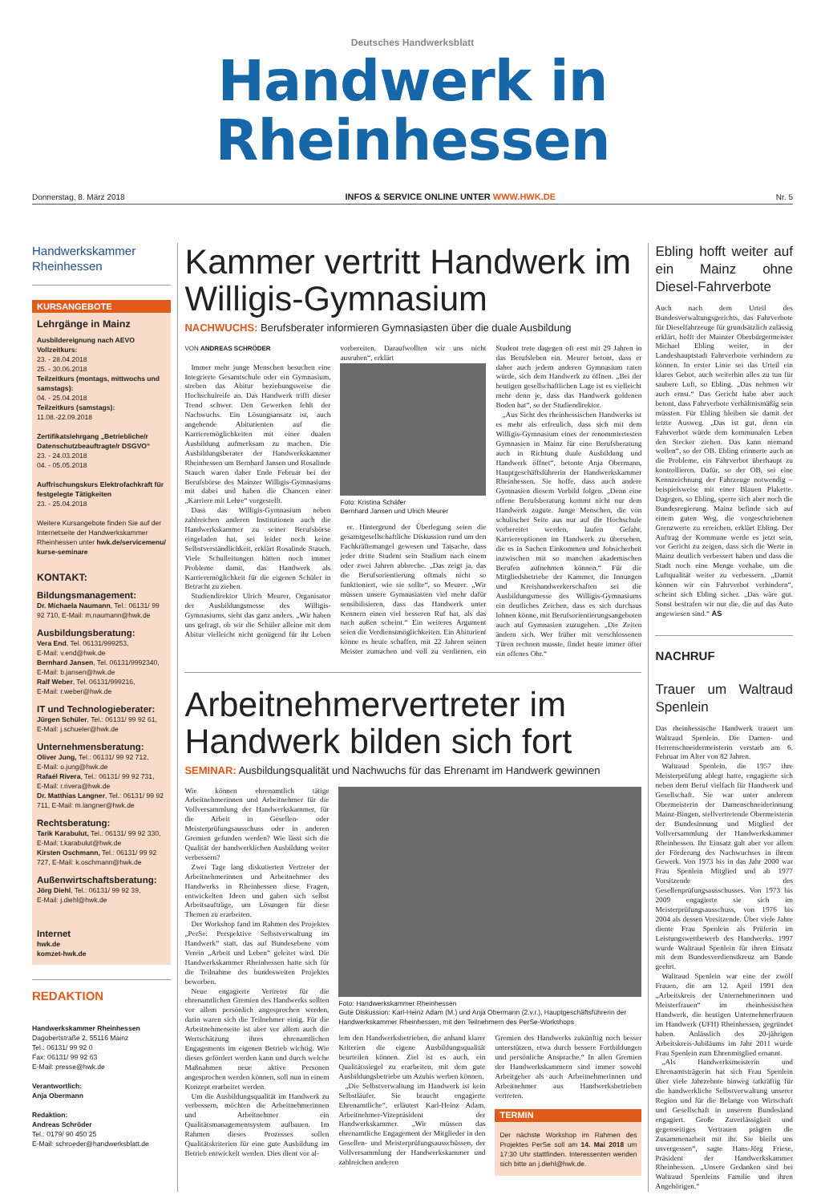Deutsches Handwerksblatt
Handwerk in
Rheinhessen
Donnerstag, 8. März 2018 INFOS & SERVICE ONLINE UNTER WWW.HWK.DE Nr. 5
Handwerkskammer
Rheinhessen
KURSANGEBOTE
Lehrgänge in Mainz
Ausbildereignung nach AEVO
Vollzeitkurs:
23. - 28.04.2018
25. - 30.06.2018
Teilzeitkurs (montags, mittwochs und samstags):
04. - 25.04.2018
Teilzeitkurs (samstags):
11.08.-22.09.2018
Zertifikatslehrgang „Betriebliche/r Datenschutzbeauftragte/r DSGVO“
23. - 24.03.2018
04. - 05.05.2018
Auffrischungskurs Elektrofachkraft für festgelegte Tätigkeiten
23. - 25.04.2018
Weitere Kursangebote finden Sie auf der Internetseite der Handwerkskammer Rheinhessen unter hwk.de/servicemenu/ kurse-seminare
KONTAKT:
Bildungsmanagement:
Dr. Michaela Naumann, Tel.: 06131/ 99 92 710, E-Mail: m.naumann@hwk.de
Ausbildungsberatung:
Vera End, Tel. 06131/999253,
E-Mail: v.end@hwk.de
Bernhard Jansen, Tel. 06131/9992340,
E-Mail: b.jansen@hwk.de
Ralf Weber, Tel. 06131/999216,
E-Mail: r.weber@hwk.de
IT und Technologieberater:
Jürgen Schüler, Tel.: 06131/ 99 92 61,
E-Mail: j.schueler@hwk.de
Unternehmensberatung:
Oliver Jung, Tel.: 06131/ 99 92 712,
E-Mail: o.jung@hwk.de
Rafaél Rivera, Tel.: 06131/ 99 92 731,
E-Mail: r.rivera@hwk.de
Dr. Matthias Langner, Tel.: 06131/ 99 92 711, E-Mail: m.langner@hwk.de
Rechtsberatung:
Tarik Karabulut, Tel.: 06131/ 99 92 330,
E-Mail: t.karabulut@hwk.de
Kirsten Oschmann, Tel.: 06131/ 99 92 727, E-Mail: k.oschmann@hwk.de
Außenwirtschaftsberatung:
Jörg Diehl, Tel.: 06131/ 99 92 39,
E-Mail: j.diehl@hwk.de
Internet
hwk.de
komzet-hwk.de
REDAKTION
Handwerkskammer Rheinhessen
Dagobertstraße 2, 55116 Mainz
Tel.: 06131/ 99 92 0
Fax: 06131/ 99 92 63
E-Mail: presse@hwk.de
Verantwortlich:
Anja Obermann
Redaktion:
Andreas Schröder
Tel.: 0179/ 90 450 25
E-Mail: schroeder@handwerksblatt.de
Kammer vertritt Handwerk im Willigis-Gymnasium
NACHWUCHS: Berufsberater informieren Gymnasiasten über die duale Ausbildung
VON ANDREAS SCHRÖDER
Immer mehr junge Menschen besuchen eine Integrierte Gesamtschule oder ein Gymnasium, streben das Abitur beziehungsweise die Hochschulreife an. Das Handwerk trifft dieser Trend schwer. Den Gewerken fehlt der Nachwuchs. Ein Lösungsansatz ist, auch angehende Abiturienten auf die Karrieremöglichkeiten mit einer dualen Ausbildung aufmerksam zu machen. Die Ausbildungsberater der Handwerkskammer Rheinhessen um Bernhard Jansen und Rosalinde Stauch waren daher Ende Februar bei der Berufsbörse des Mainzer Willigis-Gymnasiums mit dabei und haben die Chancen einer „Karriere mit Lehre“ vorgestellt.
Dass das Willigis-Gymnasium neben zahlreichen anderen Institutionen auch die Handwerkskammer zu seiner Berufsbörse eingeladen hat, sei leider noch keine Selbstverständlichkeit, erklärt Rosalinde Stauch. Viele Schulleitungen hätten noch immer Probleme damit, das Handwerk als Karrieremöglichkeit für die eigenen Schüler in Betracht zu ziehen.
Studiendirektor Ulrich Meurer, Organisator der Ausbildungsmesse des Willigis-Gymnasiums, sieht das ganz anders. „Wir haben uns gefragt, ob wir die Schüler alleine mit dem Abitur vielleicht nicht genügend für ihr Leben vorbereiten. Daraufwollten wir uns nicht ausruhen“, erklärt
Foto: Kristina Schäfer
Bernhard Jansen und Ulrich Meurer
er. Hintergrund der Überlegung seien die gesamtgesellschaftliche Diskussion rund um den Fachkräftemangel gewesen und Tatsache, dass jeder dritte Student sein Studium nach einem oder zwei Jahren abbreche. „Das zeigt ja, das die Berufsorientierung oftmals nicht so funktioniert, wie sie sollte“, so Meurer. „Wir müssen unsere Gymnasiasten viel mehr dafür sensibilisieren, dass das Handwerk unter Kennern einen viel besseren Ruf hat, als das nach außen scheint.“ Ein weiteres Argument seien die Verdienstmöglichkeiten. Ein Abiturient könne es heute schaffen, mit 22 Jahren seinen Meister zumachen und voll zu verdienen, ein Student trete dagegen oft erst mit 29 Jahren in das Berufsleben ein. Meurer betont, dass er daher auch jedem anderen Gymnasium raten würde, sich dem Handwerk zu öffnen. „Bei der heutigen gesellschaftlichen Lage ist es vielleicht mehr denn je, dass das Handwerk goldenen Boden hat“, so der Studiendirektor.
„Aus Sicht des rheinhessischen Handwerks ist es mehr als erfreulich, dass sich mit dem Willigis-Gymnasium eines der renommiertesten Gymnasien in Mainz für eine Berufsberatung auch in Richtung duale Ausbildung und Handwerk öffnet“, betonte Anja Obermann, Hauptgeschäftsführerin der Handwerkskammer Rheinhessen. Sie hoffe, dass auch andere Gymnasien diesem Vorbild folgen. „Denn eine offene Berufsberatung kommt nicht nur dem Handwerk zugute. Junge Menschen, die von schulischer Seite aus nur auf die Hochschule vorbereitet werden, laufen Gefahr, Karriereoptionen im Handwerk zu übersehen, die es in Sachen Einkommen und Jobsicherheit inzwischen mit so manchen akademischen Berufen aufnehmen können.“ Für die Mitgliedsbetriebe der Kammer, die Innungen und Kreishandwerkerschaften sei die Ausbildungsmesse des Willigis-Gymnasiums ein deutliches Zeichen, dass es sich durchaus lohnen könne, mit Berufsorientierungsangeboten auch auf Gymnasien zuzugehen. „Die Zeiten ändern sich. Wer früher mit verschlossenen Türen rechnen musste, findet heute immer öfter ein offenes Ohr.“
Arbeitnehmervertreter im Handwerk bilden sich fort
SEMINAR: Ausbildungsqualität und Nachwuchs für das Ehrenamt im Handwerk gewinnen
Wie können ehrenamtlich tätige Arbeitnehmerinnen und Arbeitnehmer für die Vollversammlung der Handwerkskammer, für die Arbeit in Gesellen- oder Meisterprüfungsausschuss oder in anderen Gremien gefunden werden? Wie lässt sich die Qualität der handwerklichen Ausbildung weiter verbessern?
Zwei Tage lang diskutierten Vertreter der Arbeitnehmerinnen und Arbeitnehmer des Handwerks in Rheinhessen diese Fragen, entwickelten Ideen und gaben sich selbst Arbeitsaufträge, um Lösungen für diese Themen zu erarbeiten.
Der Workshop fand im Rahmen des Projektes „PerSe: Perspektive Selbstverwaltung im Handwerk“ statt, das auf Bundesebene vom Verein „Arbeit und Leben“ geleitet wird. Die Handwerkskammer Rheinhessen hatte sich für die Teilnahme des bundesweiten Projektes beworben.
Neue engagierte Vertreter für die ehrenamtlichen Gremien des Handwerks sollten vor allem persönlich angesprochen werden, darin waren sich die Teilnehmer einig. Für die Arbeitnehmerseite ist aber vor allem auch die Wertschätzung ihres ehrenamtlichen Engagements im eigenen Betrieb wichtig. Wie dieses gefördert werden kann und durch welche Maßnahmen neue aktive Personen angesprochen werden können, soll nun in einem Konzept erarbeitet werden.
Um die Ausbildungsqualität im Handwerk zu verbessern, möchten die Arbeitnehmerinnen und Arbeitnehmer ein Qualitätsmanagementsystem aufbauen. Im Rahmen dieses Prozesses sollen Qualitätskriterien für eine gute Ausbildung im Betrieb entwickelt werden. Dies dient vor al-
Foto: Handwerkskammer Rheinhessen
Gute Diskussion: Karl-Heinz Adam (M.) und Anja Obermann (2.v.r.), Hauptgeschäftsführerin der Handwerkskammer Rheinhessen, mit den Teilnehmern des PerSe-Workshops
lem den Handwerksbetrieben, die anhand klarer Kriterien die eigene Ausbildungsqualität beurteilen können. Ziel ist es auch, ein Qualitätssiegel zu erarbeiten, mit dem gute Ausbildungsbetriebe um Azubis werben können.
„Die Selbstverwaltung im Handwerk ist kein Selbstläufer. Sie braucht engagierte Ehrenamtliche“, erläutert Karl-Heinz Adam, Arbeitnehmer-Vizepräsident der Handwerkskammer. „Wir müssen das ehrenamtliche Engagement der Mitglieder in den Gesellen- und Meisterprüfungsausschüssen, der Vollversammlung der Handwerkskammer und zahlreichen anderen
Gremien des Handwerks zukünftig noch besser unterstützen, etwa durch bessere Fortbildungen und persönliche Ansprache.“ In allen Gremien der Handwerkskammern sind immer sowohl Arbeitgeber als auch Arbeitnehmerinnen und Arbeitnehmer aus Handwerksbetrieben vertreten.
TERMIN
Der nächste Workshop im Rahmen des Projektes PerSe soll am 14. Mai 2018 um 17:30 Uhr stattfinden. Interessenten wenden sich bitte an j.diehl@hwk.de.
Ebling hofft weiter auf ein Mainz ohne Diesel-Fahrverbote
Auch nach dem Urteil des Bundesverwaltungsgerichts, das Fahrverbote für Dieselfahrzeuge für grundsätzlich zulässig erklärt, hofft der Mainzer Oberbürgermeister Michael Ebling weiter, in der Landeshauptstadt Fahrverbote verhindern zu können. In erster Linie sei das Urteil ein klares Gebot, auch weiterhin alles zu tun für saubere Luft, so Ebling. „Das nehmen wir auch ernst.“ Das Gericht habe aber auch betont, dass Fahrverbote verhältnismäßig sein müssten. Für Ebling bleiben sie damit der letzte Ausweg. „Das ist gut, denn ein Fahrverbot würde dem kommunalen Leben den Stecker ziehen. Das kann niemand wollen“, so der OB. Ebling erinnerte auch an die Probleme, ein Fahrverbot überhaupt zu kontrollieren. Dafür, so der OB, sei eine Kennzeichnung der Fahrzeuge notwendig – beispielsweise mit einer Blauen Plakette. Dagegen, so Ebling, sperre sich aber noch die Bundesregierung. Mainz befinde sich auf einem guten Weg, die vorgeschriebenen Grenzwerte zu erreichen, erklärt Ebling. Der Auftrag der Kommune werde es jetzt sein, vor Gericht zu zeigen, dass sich die Werte in Mainz deutlich verbessert haben und dass die Stadt noch eine Menge vorhabe, um die Luftqualität weiter zu verbessern. „Damit können wir ein Fahrverbot verhindern“, scheint sich Ebling sicher. „Das wäre gut. Sonst bestrafen wir nur die, die auf das Auto angewiesen sind.“ AS
NACHRUF
Trauer um Waltraud Spenlein
Das rheinhessische Handwerk trauert um Waltraud Spenlein. Die Damen- und Herrenschneidermeisterin verstarb am 6. Februar im Alter von 82 Jahren.
Waltraud Spenlein, die 1957 ihre Meisterprüfung ablegt hatte, engagierte sich neben dem Beruf vielfach für Handwerk und Gesellschaft. Sie war unter anderem Obermeisterin der Damenschneiderinnung Mainz-Bingen, stellvertretende Obermeisterin der Bundesinnung und Mitglied der Vollversammlung der Handwerkskammer Rheinhessen. Ihr Einsatz galt aber vor allem der Förderung des Nachwuchses in ihrem Gewerk. Von 1973 bis in das Jahr 2000 war Frau Spenlein Mitglied und ab 1977 Vorsitzende des Gesellenprüfungsausschusses. Von 1973 bis 2009 engagierte sie sich im Meisterprüfungsausschuss, von 1976 bis 2004 als dessen Vorsitzende. Über viele Jahre diente Frau Spenlein als Prüferin im Leistungswettbewerb des Handwerks. 1997 wurde Waltraud Spenlein für ihren Einsatz mit dem Bundesverdienstkreuz am Bande geehrt.
Waltraud Spenlein war eine der zwölf Frauen, die am 12. April 1991 den „Arbeitskreis der Unternehmerinnen und Meisterfrauen“ im rheinhessischen Handwerk, die heutigen Unternehmerfrauen im Handwerk (UFH) Rheinhessen, gegründet haben. Anlässlich des 20-jährigen Arbeitskreis-Jubiläums im Jahr 2011 wurde Frau Spenlein zum Ehrenmitglied ernannt.
„Als Handwerksmeisterin und Ehrenamtsträgerin hat sich Frau Spenlein über viele Jahrzehnte hinweg tatkräftig für die handwerkliche Selbstverwaltung unserer Region und für die Belange von Wirtschaft und Gesellschaft in unserem Bundesland engagiert. Große Zuverlässigkeit und gegenseitiges Vertrauen prägten die Zusammenarbeit mit ihr. Sie bleibt uns unvergessen“, sagte Hans-Jörg Friese, Präsident der Handwerkskammer Rheinhessen. „Unsere Gedanken sind bei Waltraud Spenleins Familie und ihren Angehörigen.“